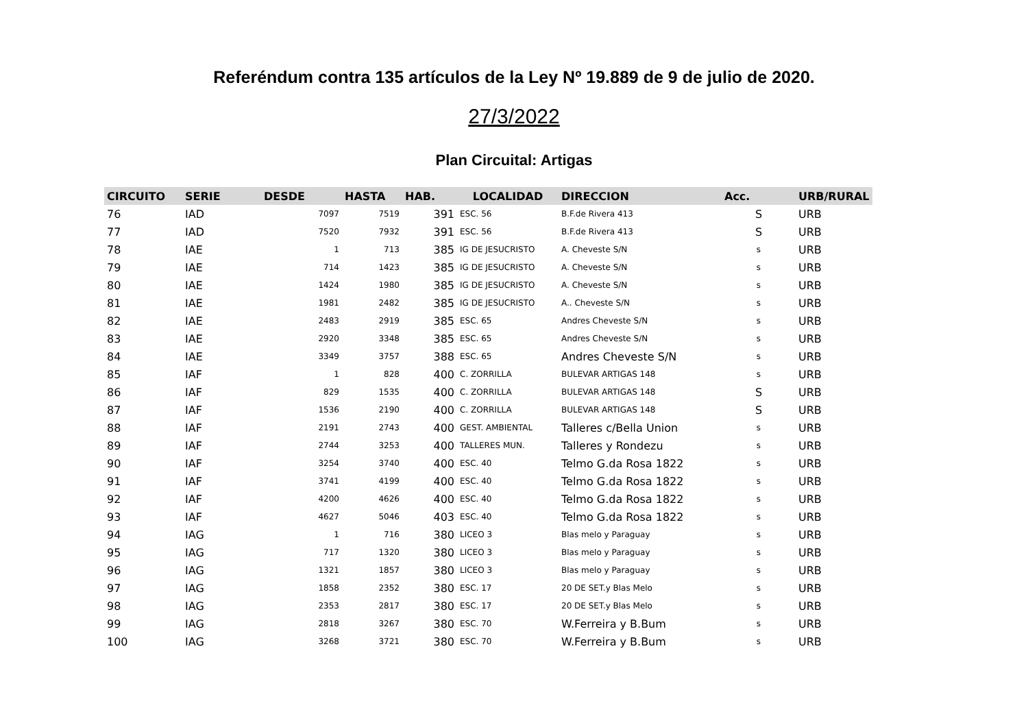Referéndum contra 135 artículos de la Ley Nº 19.889 de 9 de julio de 2020.
27/3/2022
Plan Circuital: Artigas
| CIRCUITO | SERIE | DESDE | HASTA | HAB. | LOCALIDAD | DIRECCION | Acc. | URB/RURAL |
| --- | --- | --- | --- | --- | --- | --- | --- | --- |
| 76 | IAD | 7097 | 7519 | 391 | ESC. 56 | B.F.de Rivera 413 | S | URB |
| 77 | IAD | 7520 | 7932 | 391 | ESC. 56 | B.F.de Rivera 413 | S | URB |
| 78 | IAE | 1 | 713 | 385 | IG DE JESUCRISTO | A. Cheveste S/N | s | URB |
| 79 | IAE | 714 | 1423 | 385 | IG DE JESUCRISTO | A. Cheveste S/N | s | URB |
| 80 | IAE | 1424 | 1980 | 385 | IG DE JESUCRISTO | A. Cheveste S/N | s | URB |
| 81 | IAE | 1981 | 2482 | 385 | IG DE JESUCRISTO | A.. Cheveste S/N | s | URB |
| 82 | IAE | 2483 | 2919 | 385 | ESC. 65 | Andres Cheveste S/N | s | URB |
| 83 | IAE | 2920 | 3348 | 385 | ESC. 65 | Andres Cheveste S/N | s | URB |
| 84 | IAE | 3349 | 3757 | 388 | ESC. 65 | Andres Cheveste S/N | s | URB |
| 85 | IAF | 1 | 828 | 400 | C. ZORRILLA | BULEVAR ARTIGAS 148 | s | URB |
| 86 | IAF | 829 | 1535 | 400 | C. ZORRILLA | BULEVAR ARTIGAS 148 | S | URB |
| 87 | IAF | 1536 | 2190 | 400 | C. ZORRILLA | BULEVAR ARTIGAS 148 | S | URB |
| 88 | IAF | 2191 | 2743 | 400 | GEST. AMBIENTAL | Talleres c/Bella Union | s | URB |
| 89 | IAF | 2744 | 3253 | 400 | TALLERES MUN. | Talleres y Rondezu | s | URB |
| 90 | IAF | 3254 | 3740 | 400 | ESC. 40 | Telmo G.da Rosa 1822 | s | URB |
| 91 | IAF | 3741 | 4199 | 400 | ESC. 40 | Telmo G.da Rosa 1822 | s | URB |
| 92 | IAF | 4200 | 4626 | 400 | ESC. 40 | Telmo G.da Rosa 1822 | s | URB |
| 93 | IAF | 4627 | 5046 | 403 | ESC. 40 | Telmo G.da Rosa 1822 | s | URB |
| 94 | IAG | 1 | 716 | 380 | LICEO 3 | Blas melo y Paraguay | s | URB |
| 95 | IAG | 717 | 1320 | 380 | LICEO 3 | Blas melo y Paraguay | s | URB |
| 96 | IAG | 1321 | 1857 | 380 | LICEO 3 | Blas melo y Paraguay | s | URB |
| 97 | IAG | 1858 | 2352 | 380 | ESC. 17 | 20 DE SET.y Blas Melo | s | URB |
| 98 | IAG | 2353 | 2817 | 380 | ESC. 17 | 20 DE SET.y Blas Melo | s | URB |
| 99 | IAG | 2818 | 3267 | 380 | ESC. 70 | W.Ferreira y B.Bum | s | URB |
| 100 | IAG | 3268 | 3721 | 380 | ESC. 70 | W.Ferreira y B.Bum | s | URB |